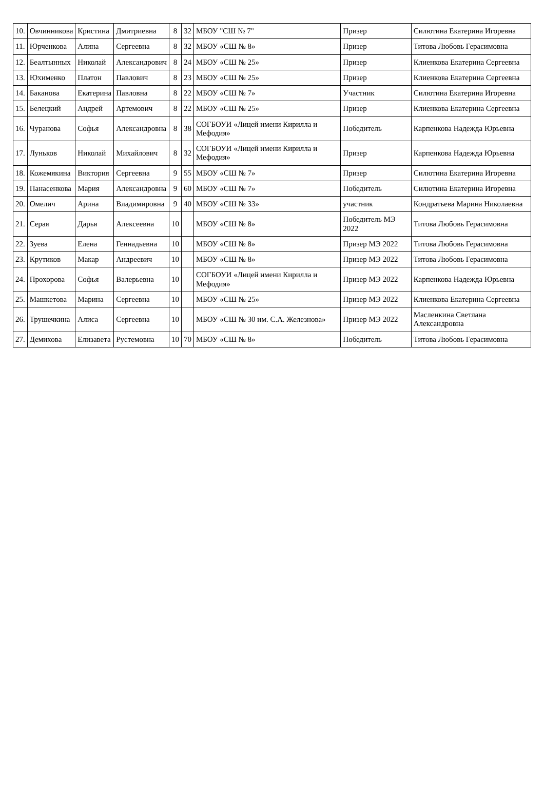| 10. | Овчинникова | Кристина | Дмитриевна | 8 | 32 | МБОУ "СШ № 7" | Призер | Силютина Екатерина Игоревна |
| 11. | Юрченкова | Алина | Сергеевна | 8 | 32 | МБОУ «СШ № 8» | Призер | Титова Любовь Герасимовна |
| 12. | Беалтынных | Николай | Александрович | 8 | 24 | МБОУ «СШ № 25» | Призер | Клиенкова Екатерина Сергеевна |
| 13. | Юхименко | Платон | Павлович | 8 | 23 | МБОУ «СШ № 25» | Призер | Клиенкова Екатерина Сергеевна |
| 14. | Баканова | Екатерина | Павловна | 8 | 22 | МБОУ «СШ № 7» | Участник | Силютина Екатерина Игоревна |
| 15. | Белецкий | Андрей | Артемович | 8 | 22 | МБОУ «СШ № 25» | Призер | Клиенкова Екатерина Сергеевна |
| 16. | Чуранова | Софья | Александровна | 8 | 38 | СОГБОУИ «Лицей имени Кирилла и Мефодия» | Победитель | Карпенкова Надежда Юрьевна |
| 17. | Луньков | Николай | Михайлович | 8 | 32 | СОГБОУИ «Лицей имени Кирилла и Мефодия» | Призер | Карпенкова Надежда Юрьевна |
| 18. | Кожемякина | Виктория | Сергеевна | 9 | 55 | МБОУ «СШ № 7» | Призер | Силютина Екатерина Игоревна |
| 19. | Панасенкова | Мария | Александровна | 9 | 60 | МБОУ «СШ № 7» | Победитель | Силютина Екатерина Игоревна |
| 20. | Омелич | Арина | Владимировна | 9 | 40 | МБОУ «СШ № 33» | участник | Кондратьева Марина Николаевна |
| 21. | Серая | Дарья | Алексеевна | 10 | | МБОУ «СШ № 8» | Победитель МЭ 2022 | Титова Любовь Герасимовна |
| 22. | Зуева | Елена | Геннадьевна | 10 | | МБОУ «СШ № 8» | Призер МЭ 2022 | Титова Любовь Герасимовна |
| 23. | Крутиков | Макар | Андреевич | 10 | | МБОУ «СШ № 8» | Призер МЭ 2022 | Титова Любовь Герасимовна |
| 24. | Прохорова | Софья | Валерьевна | 10 | | СОГБОУИ «Лицей имени Кирилла и Мефодия» | Призер МЭ 2022 | Карпенкова Надежда Юрьевна |
| 25. | Машкетова | Марина | Сергеевна | 10 | | МБОУ «СШ № 25» | Призер МЭ 2022 | Клиенкова Екатерина Сергеевна |
| 26. | Трушечкина | Алиса | Сергеевна | 10 | | МБОУ «СШ № 30 им. С.А. Железнова» | Призер МЭ 2022 | Масленкина Светлана Александровна |
| 27. | Демихова | Елизавета | Рустемовна | 10 | 70 | МБОУ «СШ № 8» | Победитель | Титова Любовь Герасимовна |